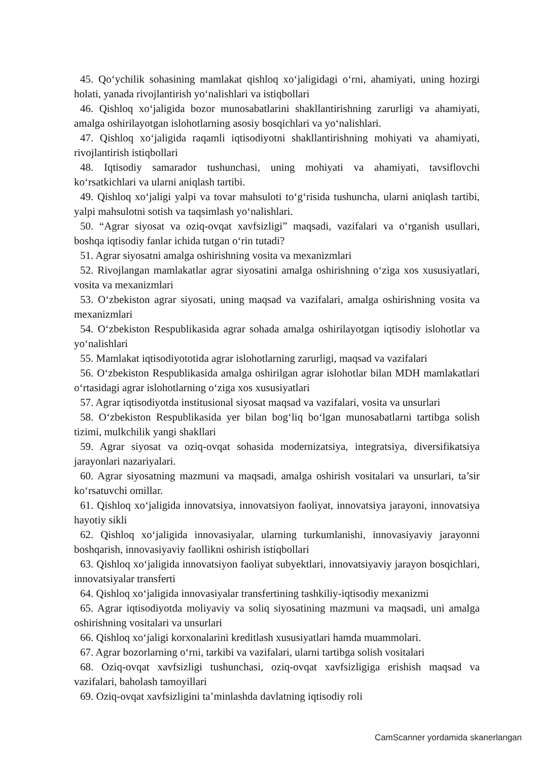45. Qo‘ychilik sohasining mamlakat qishloq xo‘jaligidagi o‘rni, ahamiyati, uning hozirgi holati, yanada rivojlantirish yo‘nalishlari va istiqbollari
46. Qishloq xo‘jaligida bozor munosabatlarini shakllantirishning zarurligi va ahamiyati, amalga oshirilayotgan islohotlarning asosiy bosqichlari va yo‘nalishlari.
47. Qishloq xo‘jaligida raqamli iqtisodiyotni shakllantirishning mohiyati va ahamiyati, rivojlantirish istiqbollari
48. Iqtisodiy samarador tushunchasi, uning mohiyati va ahamiyati, tavsiflovchi ko‘rsatkichlari va ularni aniqlash tartibi.
49. Qishloq xo‘jaligi yalpi va tovar mahsuloti to‘g‘risida tushuncha, ularni aniqlash tartibi, yalpi mahsulotni sotish va taqsimlash yo‘nalishlari.
50. “Agrar siyosat va oziq-ovqat xavfsizligi” maqsadi, vazifalari va o‘rganish usullari, boshqa iqtisodiy fanlar ichida tutgan o‘rin tutadi?
51. Agrar siyosatni amalga oshirishning vosita va mexanizmlari
52. Rivojlangan mamlakatlar agrar siyosatini amalga oshirishning o‘ziga xos xususiyatlari, vosita va mexanizmlari
53. O‘zbekiston agrar siyosati, uning maqsad va vazifalari, amalga oshirishning vosita va mexanizmlari
54. O‘zbekiston Respublikasida agrar sohada amalga oshirilayotgan iqtisodiy islohotlar va yo‘nalishlari
55. Mamlakat iqtisodiyototida agrar islohotlarning zarurligi, maqsad va vazifalari
56. O‘zbekiston Respublikasida amalga oshirilgan agrar islohotlar bilan MDH mamlakatlari o‘rtasidagi agrar islohotlarning o‘ziga xos xususiyatlari
57. Agrar iqtisodiyotda institusional siyosat maqsad va vazifalari, vosita va unsurlari
58. O‘zbekiston Respublikasida yer bilan bog‘liq bo‘lgan munosabatlarni tartibga solish tizimi, mulkchilik yangi shakllari
59. Agrar siyosat va oziq-ovqat sohasida modernizatsiya, integratsiya, diversifikatsiya jarayonlari nazariyalari.
60. Agrar siyosatning mazmuni va maqsadi, amalga oshirish vositalari va unsurlari, ta’sir ko‘rsatuvchi omillar.
61. Qishloq xo‘jaligida innovatsiya, innovatsiyon faoliyat, innovatsiya jarayoni, innovatsiya hayotiy sikli
62. Qishloq xo‘jaligida innovasiyalar, ularning turkumlanishi, innovasiyaviy jarayonni boshqarish, innovasiyaviy faollikni oshirish istiqbollari
63. Qishloq xo‘jaligida innovatsiyon faoliyat subyektlari, innovatsiyaviy jarayon bosqichlari, innovatsiyalar transferti
64. Qishloq xo‘jaligida innovasiyalar transfertining tashkiliy-iqtisodiy mexanizmi
65. Agrar iqtisodiyotda moliyaviy va soliq siyosatining mazmuni va maqsadi, uni amalga oshirishning vositalari va unsurlari
66. Qishloq xo‘jaligi korxonalarini kreditlash xususiyatlari hamda muammolari.
67. Agrar bozorlarning o‘rni, tarkibi va vazifalari, ularni tartibga solish vositalari
68. Oziq-ovqat xavfsizligi tushunchasi, oziq-ovqat xavfsizligiga erishish maqsad va vazifalari, baholash tamoyillari
69. Oziq-ovqat xavfsizligini ta’minlashda davlatning iqtisodiy roli
CamScanner yordamida skanerlangan